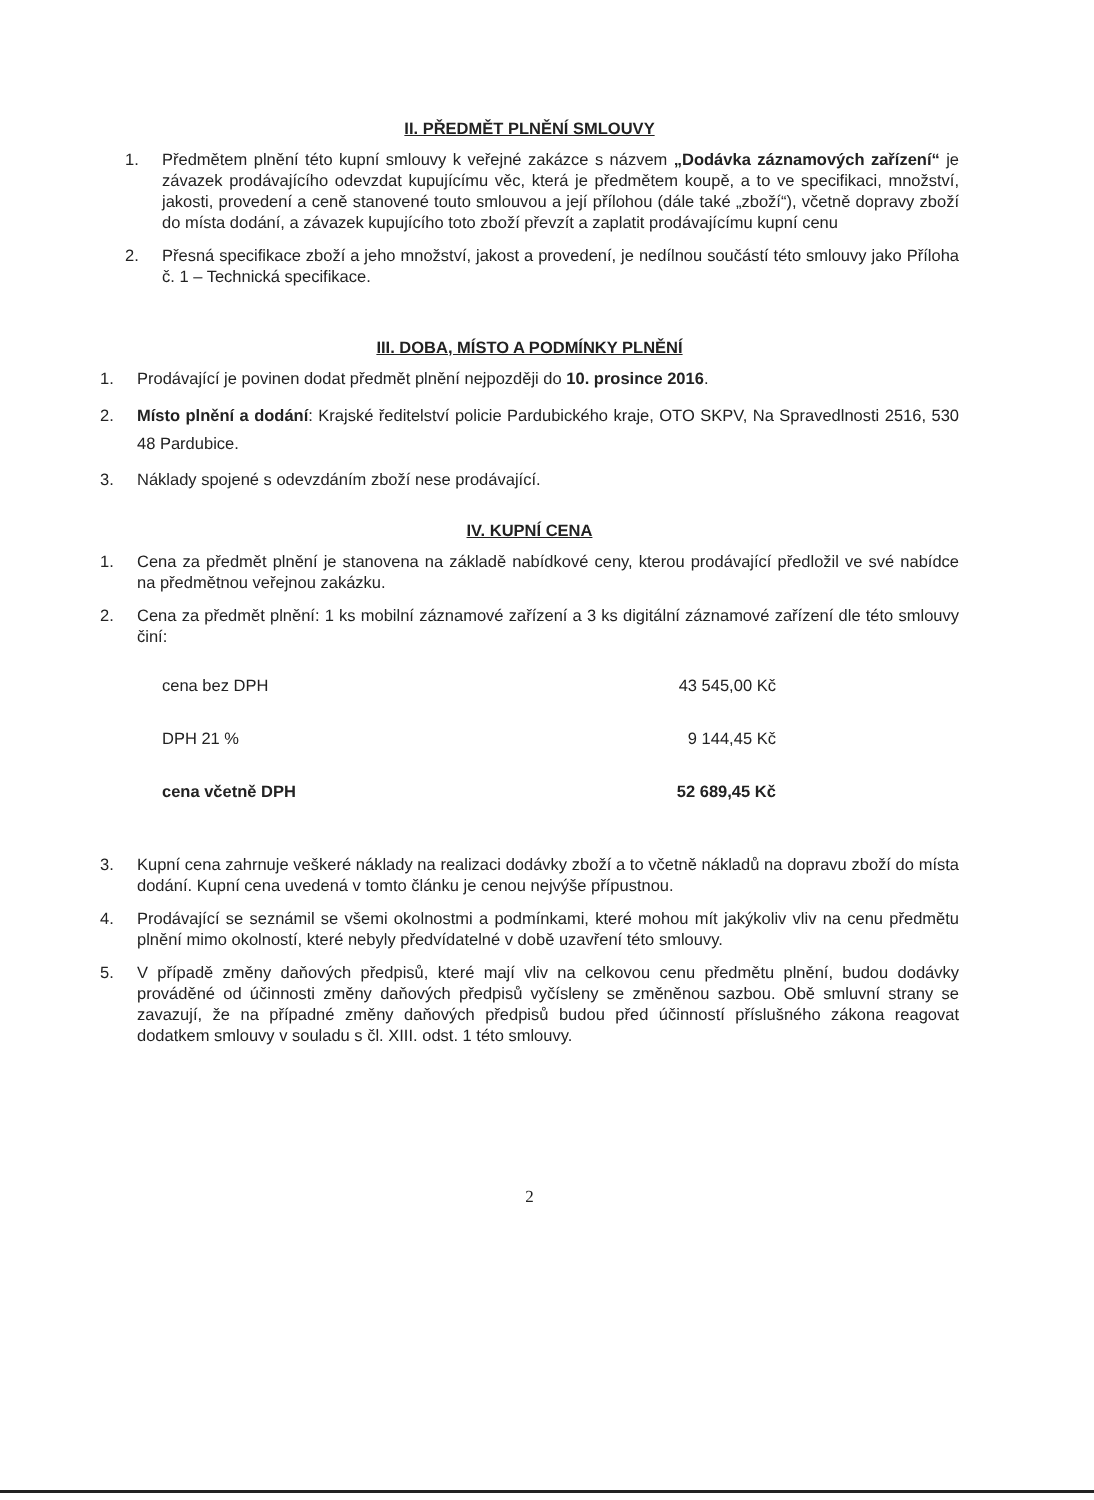II. PŘEDMĚT PLNĚNÍ SMLOUVY
1. Předmětem plnění této kupní smlouvy k veřejné zakázce s názvem „Dodávka záznamových zařízení“ je závazek prodávajícího odevzdat kupujícímu věc, která je předmětem koupě, a to ve specifikaci, množství, jakosti, provedení a ceně stanovené touto smlouvou a její přílohou (dále také „zboží“), včetně dopravy zboží do místa dodání, a závazek kupujícího toto zboží převzít a zaplatit prodávajícímu kupní cenu
2. Přesná specifikace zboží a jeho množství, jakost a provedení, je nedílnou součástí této smlouvy jako Příloha č. 1 – Technická specifikace.
III. DOBA, MÍSTO A PODMÍNKY PLNĚNÍ
1. Prodávající je povinen dodat předmět plnění nejpozději do 10. prosince 2016.
2. Místo plnění a dodání: Krajské ředitelství policie Pardubického kraje, OTO SKPV, Na Spravedlnosti 2516, 530 48 Pardubice.
3. Náklady spojené s odevzdáním zboží nese prodávající.
IV. KUPNÍ CENA
1. Cena za předmět plnění je stanovena na základě nabídkové ceny, kterou prodávající předložil ve své nabídce na předmětnou veřejnou zakázku.
2. Cena za předmět plnění: 1 ks mobilní záznamové zařízení a 3 ks digitální záznamové zařízení dle této smlouvy činí:
| cena bez DPH | 43 545,00 Kč |
| DPH 21 % | 9 144,45 Kč |
| cena včetně DPH | 52 689,45 Kč |
3. Kupní cena zahrnuje veškeré náklady na realizaci dodávky zboží a to včetně nákladů na dopravu zboží do místa dodání. Kupní cena uvedená v tomto článku je cenou nejvýše přípustnou.
4. Prodávající se seznámil se všemi okolnostmi a podmínkami, které mohou mít jakýkoliv vliv na cenu předmětu plnění mimo okolností, které nebyly předvídatelné v době uzavření této smlouvy.
5. V případě změny daňových předpisů, které mají vliv na celkovou cenu předmětu plnění, budou dodávky prováděné od účinnosti změny daňových předpisů vyčísleny se změněnou sazbou. Obě smluvní strany se zavazují, že na případné změny daňových předpisů budou před účinností příslušného zákona reagovat dodatkem smlouvy v souladu s čl. XIII. odst. 1 této smlouvy.
2